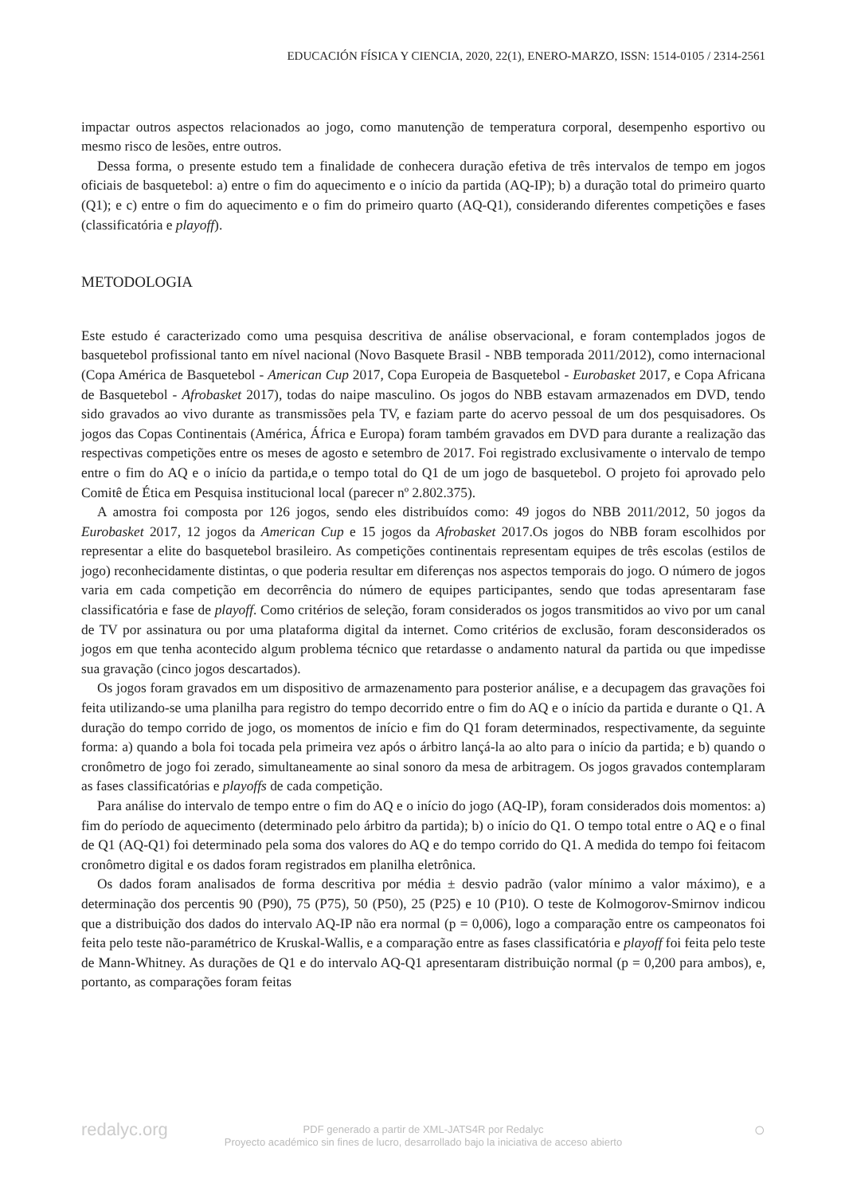EDUCACIÓN FÍSICA Y CIENCIA, 2020, 22(1), ENERO-MARZO, ISSN: 1514-0105 / 2314-2561
impactar outros aspectos relacionados ao jogo, como manutenção de temperatura corporal, desempenho esportivo ou mesmo risco de lesões, entre outros.
Dessa forma, o presente estudo tem a finalidade de conhecera duração efetiva de três intervalos de tempo em jogos oficiais de basquetebol: a) entre o fim do aquecimento e o início da partida (AQ-IP); b) a duração total do primeiro quarto (Q1); e c) entre o fim do aquecimento e o fim do primeiro quarto (AQ-Q1), considerando diferentes competições e fases (classificatória e playoff).
METODOLOGIA
Este estudo é caracterizado como uma pesquisa descritiva de análise observacional, e foram contemplados jogos de basquetebol profissional tanto em nível nacional (Novo Basquete Brasil - NBB temporada 2011/2012), como internacional (Copa América de Basquetebol - American Cup 2017, Copa Europeia de Basquetebol - Eurobasket 2017, e Copa Africana de Basquetebol - Afrobasket 2017), todas do naipe masculino. Os jogos do NBB estavam armazenados em DVD, tendo sido gravados ao vivo durante as transmissões pela TV, e faziam parte do acervo pessoal de um dos pesquisadores. Os jogos das Copas Continentais (América, África e Europa) foram também gravados em DVD para durante a realização das respectivas competições entre os meses de agosto e setembro de 2017. Foi registrado exclusivamente o intervalo de tempo entre o fim do AQ e o início da partida,e o tempo total do Q1 de um jogo de basquetebol. O projeto foi aprovado pelo Comitê de Ética em Pesquisa institucional local (parecer nº 2.802.375).
A amostra foi composta por 126 jogos, sendo eles distribuídos como: 49 jogos do NBB 2011/2012, 50 jogos da Eurobasket 2017, 12 jogos da American Cup e 15 jogos da Afrobasket 2017.Os jogos do NBB foram escolhidos por representar a elite do basquetebol brasileiro. As competições continentais representam equipes de três escolas (estilos de jogo) reconhecidamente distintas, o que poderia resultar em diferenças nos aspectos temporais do jogo. O número de jogos varia em cada competição em decorrência do número de equipes participantes, sendo que todas apresentaram fase classificatória e fase de playoff. Como critérios de seleção, foram considerados os jogos transmitidos ao vivo por um canal de TV por assinatura ou por uma plataforma digital da internet. Como critérios de exclusão, foram desconsiderados os jogos em que tenha acontecido algum problema técnico que retardasse o andamento natural da partida ou que impedisse sua gravação (cinco jogos descartados).
Os jogos foram gravados em um dispositivo de armazenamento para posterior análise, e a decupagem das gravações foi feita utilizando-se uma planilha para registro do tempo decorrido entre o fim do AQ e o início da partida e durante o Q1. A duração do tempo corrido de jogo, os momentos de início e fim do Q1 foram determinados, respectivamente, da seguinte forma: a) quando a bola foi tocada pela primeira vez após o árbitro lançá-la ao alto para o início da partida; e b) quando o cronômetro de jogo foi zerado, simultaneamente ao sinal sonoro da mesa de arbitragem. Os jogos gravados contemplaram as fases classificatórias e playoffs de cada competição.
Para análise do intervalo de tempo entre o fim do AQ e o início do jogo (AQ-IP), foram considerados dois momentos: a) fim do período de aquecimento (determinado pelo árbitro da partida); b) o início do Q1. O tempo total entre o AQ e o final de Q1 (AQ-Q1) foi determinado pela soma dos valores do AQ e do tempo corrido do Q1. A medida do tempo foi feitacom cronômetro digital e os dados foram registrados em planilha eletrônica.
Os dados foram analisados de forma descritiva por média ± desvio padrão (valor mínimo a valor máximo), e a determinação dos percentis 90 (P90), 75 (P75), 50 (P50), 25 (P25) e 10 (P10). O teste de Kolmogorov-Smirnov indicou que a distribuição dos dados do intervalo AQ-IP não era normal (p = 0,006), logo a comparação entre os campeonatos foi feita pelo teste não-paramétrico de Kruskal-Wallis, e a comparação entre as fases classificatória e playoff foi feita pelo teste de Mann-Whitney. As durações de Q1 e do intervalo AQ-Q1 apresentaram distribuição normal (p = 0,200 para ambos), e, portanto, as comparações foram feitas
redalyc.org PDF generado a partir de XML-JATS4R por Redalyc
Proyecto académico sin fines de lucro, desarrollado bajo la iniciativa de acceso abierto
○